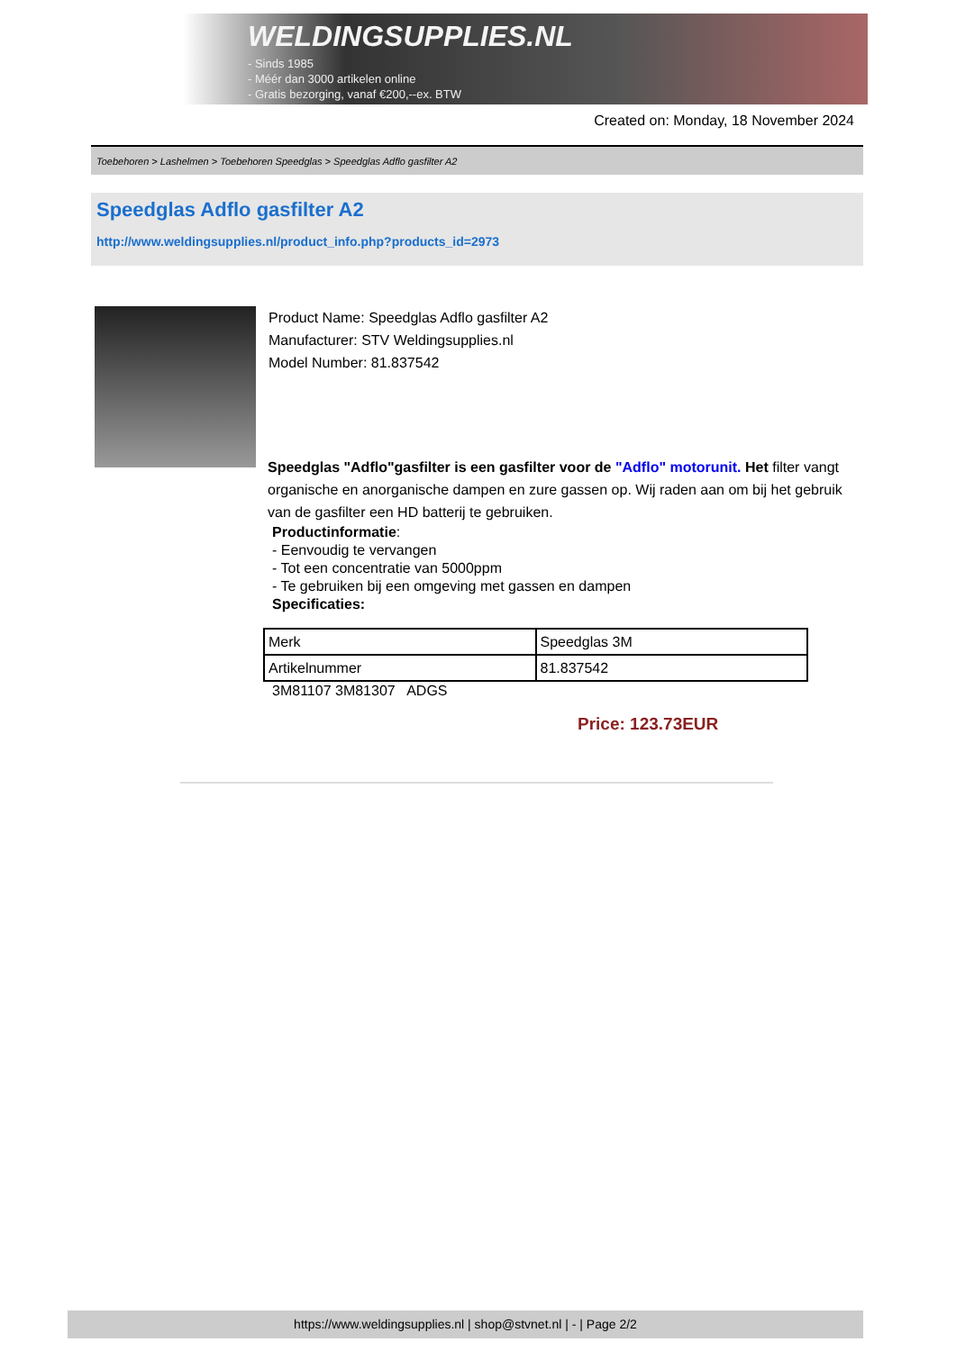WELDINGSUPPLIES.NL
- Sinds 1985
- Méér dan 3000 artikelen online
- Gratis bezorging, vanaf €200,--ex. BTW
Created on: Monday, 18 November 2024
Toebehoren > Lashelmen > Toebehoren Speedglas > Speedglas Adflo gasfilter A2
Speedglas Adflo gasfilter A2
http://www.weldingsupplies.nl/product_info.php?products_id=2973
Product Name: Speedglas Adflo gasfilter A2
Manufacturer: STV Weldingsupplies.nl
Model Number: 81.837542
Speedglas "Adflo"gasfilter is een gasfilter voor de "Adflo" motorunit. Het filter vangt organische en anorganische dampen en zure gassen op. Wij raden aan om bij het gebruik van de gasfilter een HD batterij te gebruiken.
Productinformatie:
- Eenvoudig te vervangen
- Tot een concentratie van 5000ppm
- Te gebruiken bij een omgeving met gassen en dampen
Specificaties:
| Merk | Speedglas 3M |
| Artikelnummer | 81.837542 |
3M81107 3M81307 ADGS
Price: 123.73EUR
https://www.weldingsupplies.nl | shop@stvnet.nl | - | Page 2/2